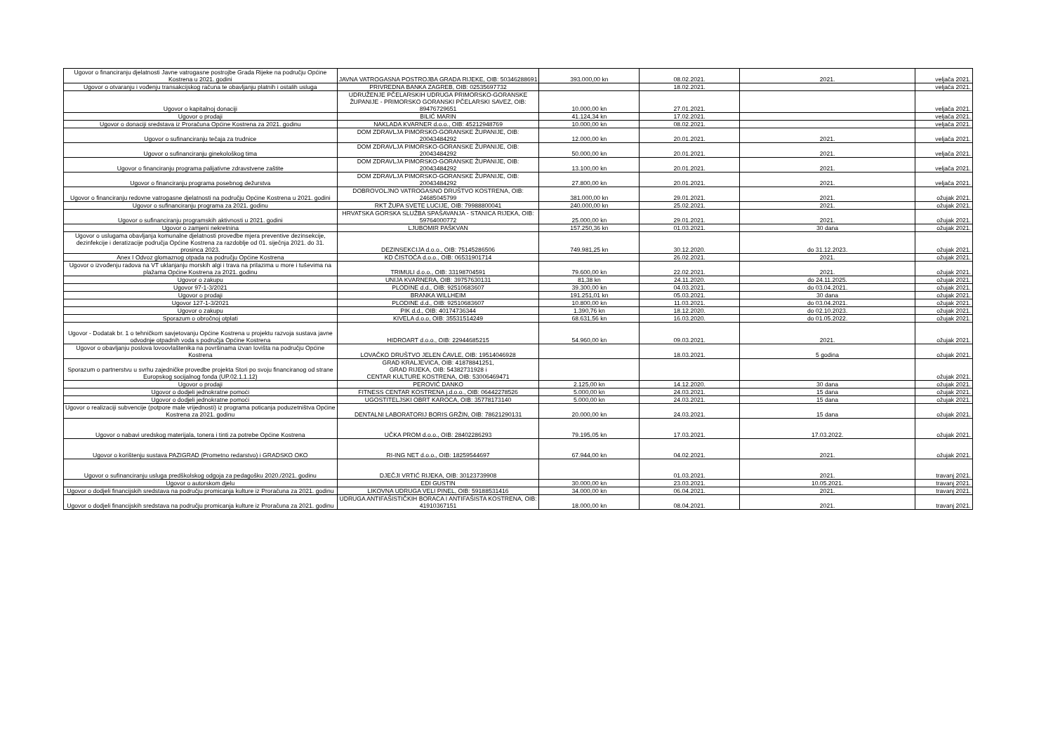| Ugovor o financiranju djelatnosti Javne vatrogasne postrojbe Grada Rijeke na području Općine Kostrena u 2021. godini | JAVNA VATROGASNA POSTROJBA GRADA RIJEKE, OIB: 50346288691 | 393.000,00 kn | 08.02.2021. | 2021. | veljača 2021. |
| Ugovor o otvaranju i vođenju transakcijskog računa te obavljanju platnih i ostalih usluga | PRIVREDNA BANKA ZAGREB, OIB: 02535697732 | | 18.02.2021. | | veljača 2021. |
| Ugovor o kapitalnoj donaciji | UDRUŽENJE PČELARSKIH UDRUGA PRIMORSKO-GORANSKE ŽUPANIJE - PRIMORSKO GORANSKI PČELARSKI SAVEZ, OIB: 89476729651 | 10.000,00 kn | 27.01.2021. | | veljača 2021. |
| Ugovor o prodaji | BILIĆ MARIN | 41.124,34 kn | 17.02.2021. | | veljača 2021. |
| Ugovor o donaciji sredstava iz Proračuna Općine Kostrena za 2021. godinu | NAKLADA KVARNER d.o.o., OIB: 45212948769 | 10.000,00 kn | 08.02.2021. | | veljača 2021. |
| Ugovor o sufinanciranju tečaja za trudnice | DOM ZDRAVLJA PIMORSKO-GORANSKE ŽUPANIJE, OIB: 20043484292 | 12.000,00 kn | 20.01.2021. | 2021. | veljača 2021. |
| Ugovor o sufinanciranju ginekološkog tima | DOM ZDRAVLJA PIMORSKO-GORANSKE ŽUPANIJE, OIB: 20043484292 | 50.000,00 kn | 20.01.2021. | 2021. | veljača 2021. |
| Ugovor o financiranju programa palijativne zdravstvene zaštite | DOM ZDRAVLJA PIMORSKO-GORANSKE ŽUPANIJE, OIB: 20043484292 | 13.100,00 kn | 20.01.2021. | 2021. | veljača 2021. |
| Ugovor o financiranju programa posebnog dežurstva | DOM ZDRAVLJA PIMORSKO-GORANSKE ŽUPANIJE, OIB: 20043484292 | 27.800,00 kn | 20.01.2021. | 2021. | veljača 2021. |
| Ugovor o financiranju redovne vatrogasne djelatnosti na području Općine Kostrena u 2021. godini | DOBROVOLJNO VATROGASNO DRUŠTVO KOSTRENA, OIB: 24685045799 | 381.000,00 kn | 29.01.2021. | 2021. | ožujak 2021. |
| Ugovor o sufinanciranju programa za 2021. godinu | RKT ŽUPA SVETE LUCIJE, OIB: 79988800041 | 240.000,00 kn | 25.02.2021. | 2021. | ožujak 2021. |
| Ugovor o sufinanciranju programskih aktivnosti u 2021. godini | HRVATSKA GORSKA SLUŽBA SPAŠAVANJA - STANICA RIJEKA, OIB: 59764000772 | 25.000,00 kn | 29.01.2021. | 2021. | ožujak 2021. |
| Ugovor o zamjeni nekretnina | LJUBOMIR PAŠKVAN | 157.250,36 kn | 01.03.2021. | 30 dana | ožujak 2021. |
| Ugovor o uslugama obavljanja komunalne djelatnosti provedbe mjera preventive dezinsekcije, dezinfekcije i deratizacije područja Općine Kostrena za razdoblje od 01. siječnja 2021. do 31. prosinca 2023. | DEZINSEKCIJA d.o.o., OIB: 75145286506 | 749.981,25 kn | 30.12.2020. | do 31.12.2023. | ožujak 2021. |
| Anex I Odvoz glomaznog otpada na području Općine Kostrena | KD ČISTOĆA d.o.o., OIB: 06531901714 | | 26.02.2021. | 2021. | ožujak 2021. |
| Ugovor o izvođenju radova na VT uklanjanju morskih algi i trava na prilazima u more i tuševima na plažama Općine Kostrena za 2021. godinu | TRIMULI d.o.o., OIB: 33198704591 | 79.600,00 kn | 22.02.2021. | 2021. | ožujak 2021. |
| Ugovor o zakupu | UNIJA KVARNERA, OIB: 39757630131 | 81,38 kn | 24.11.2020. | do 24.11.2025. | ožujak 2021. |
| Ugovor 97-1-3/2021 | PLODINE d.d., OIB: 92510683607 | 39.300,00 kn | 04.03.2021. | do 03.04.2021. | ožujak 2021. |
| Ugovor o prodaji | BRANKA WILLHEIM | 191.251,01 kn | 05.03.2021. | 30 dana | ožujak 2021. |
| Ugovor 127-1-3/2021 | PLODINE d.d., OIB: 92510683607 | 10.800,00 kn | 11.03.2021. | do 03.04.2021. | ožujak 2021. |
| Ugovor o zakupu | PIK d.d., OIB: 40174736344 | 1.390,76 kn | 18.12.2020. | do 02.10.2023. | ožujak 2021. |
| Sporazum o obročnoj otplati | KIVELA d.o.o, OIB: 35531514249 | 68.631,56 kn | 16.03.2020. | do 01.05.2022. | ožujak 2021. |
| Ugovor - Dodatak br. 1 o tehničkom savjetovanju Općine Kostrena u projektu razvoja sustava javne odvodnje otpadnih voda s područja Općine Kostrena | HIDROART d.o.o., OIB: 22944685215 | 54.960,00 kn | 09.03.2021. | 2021. | ožujak 2021. |
| Ugovor o obavljanju poslova lovoovlaštenika na površinama izvan lovišta na području Općine Kostrena | LOVAČKO DRUŠTVO JELEN ČAVLE, OIB: 19514046928 | | 18.03.2021. | 5 godina | ožujak 2021. |
| Sporazum o partnerstvu u svrhu zajedničke provedbe projekta Stori po svoju financiranog od strane Europskog socijalnog fonda (UP.02.1.1.12) | GRAD KRALJEVICA, OIB: 41878841251, GRAD RIJEKA, OIB: 54382731928 i CENTAR KULTURE KOSTRENA, OIB: 53006469471 | | | | ožujak 2021. |
| Ugovor o prodaji | PEROVIĆ DANKO | 2.125,00 kn | 14.12.2020. | 30 dana | ožujak 2021. |
| Ugovor o dodjeli jednokratne pomoći | FITNESS CENTAR KOSTRENA j.d.o.o., OIB: 06442278526 | 5.000,00 kn | 24.03.2021. | 15 dana | ožujak 2021. |
| Ugovor o dodjeli jednokratne pomoći | UGOSTITELJSKI OBRT KAROCA, OIB: 35778173140 | 5.000,00 kn | 24.03.2021. | 15 dana | ožujak 2021. |
| Ugovor o realizaciji subvencije (potpore male vrijednosti) iz programa poticanja poduzetništva Općine Kostrena za 2021. godinu | DENTALNI LABORATORIJ BORIS GRŽIN, OIB: 78621290131 | 20.000,00 kn | 24.03.2021. | 15 dana | ožujak 2021. |
| Ugovor o nabavi uredskog materijala, tonera i tinti za potrebe Općine Kostrena | UČKA PROM d.o.o., OIB: 28402286293 | 79.195,05 kn | 17.03.2021. | 17.03.2022. | ožujak 2021. |
| Ugovor o korištenju sustava PAZIGRAD (Prometno redarstvo) i GRADSKO OKO | RI-ING NET d.o.o., OIB: 18259544697 | 67.944,00 kn | 04.02.2021. | 2021. | ožujak 2021. |
| Ugovor o sufinanciranju usluga predškolskog odgoja za pedagošku 2020./2021. godinu | DJEČJI VRTIĆ RIJEKA, OIB: 30123739908 | | 01.03.2021. | 2021. | travanj 2021. |
| Ugovor o autorskom djelu | EDI GUSTIN | 30.000,00 kn | 23.03.2021. | 10.05.2021. | travanj 2021. |
| Ugovor o dodjeli financijskih sredstava na području promicanja kulture iz Proračuna za 2021. godinu | LIKOVNA UDRUGA VELI PINEL, OIB: 59188531416 | 34.000,00 kn | 06.04.2021. | 2021. | travanj 2021. |
| Ugovor o dodjeli financijskih sredstava na području promicanja kulture iz Proračuna za 2021. godinu | UDRUGA ANTIFAŠISTIČKIH BORACA I ANTIFAŠISTA KOSTRENA, OIB: 41910367151 | 18.000,00 kn | 08.04.2021. | 2021. | travanj 2021. |